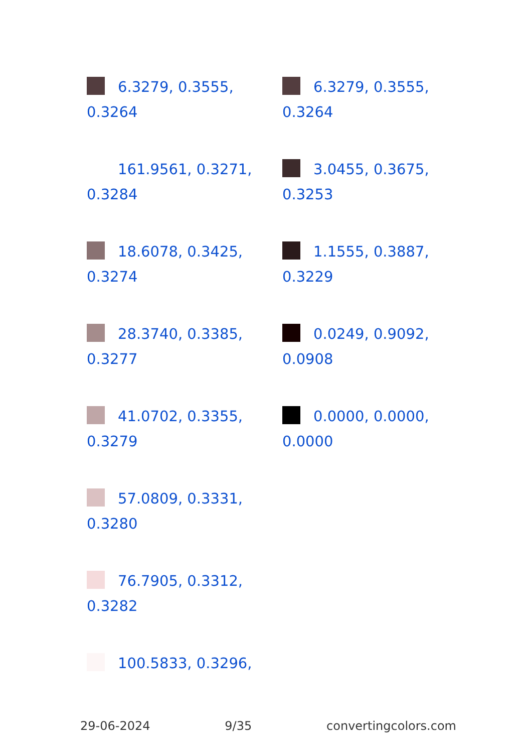6.3279, 0.3555, 0.3264
6.3279, 0.3555, 0.3264
161.9561, 0.3271, 0.3284
3.0455, 0.3675, 0.3253
18.6078, 0.3425, 0.3274
1.1555, 0.3887, 0.3229
28.3740, 0.3385, 0.3277
0.0249, 0.9092, 0.0908
41.0702, 0.3355, 0.3279
0.0000, 0.0000, 0.0000
57.0809, 0.3331, 0.3280
76.7905, 0.3312, 0.3282
100.5833, 0.3296,
29-06-2024 9/35 convertingcolors.com